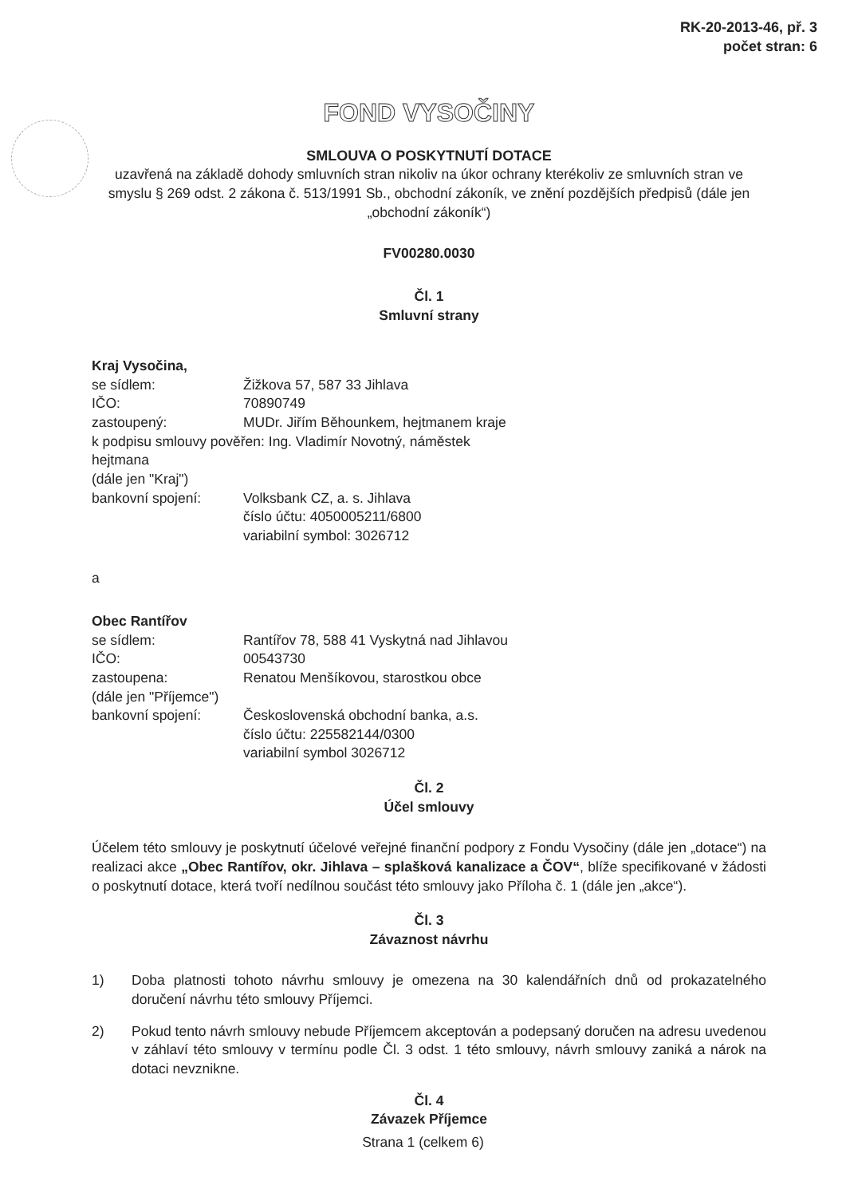RK-20-2013-46, př. 3
počet stran: 6
FOND VYSOČINY
SMLOUVA O POSKYTNUTÍ DOTACE
uzavřená na základě dohody smluvních stran nikoliv na úkor ochrany kterékoliv ze smluvních stran ve smyslu § 269 odst. 2 zákona č. 513/1991 Sb., obchodní zákoník, ve znění pozdějších předpisů (dále jen „obchodní zákoník“)
FV00280.0030
Čl. 1
Smluvní strany
Kraj Vysočina,
| se sídlem: | Žižkova 57, 587 33 Jihlava |
| IČO: | 70890749 |
| zastoupený: | MUDr. Jiřím Běhounkem, hejtmanem kraje |
| k podpisu smlouvy pověřen: Ing. Vladimír Novotný, náměstek hejtmana | |
| (dále jen "Kraj") | |
| bankovní spojení: | Volksbank CZ, a. s. Jihlava číslo účtu: 4050005211/6800 variabilní symbol: 3026712 |
a
Obec Rantířov
| se sídlem: | Rantířov 78, 588 41 Vyskytná nad Jihlavou |
| IČO: | 00543730 |
| zastoupena: | Renatou Menšíkovou, starostkou obce |
| (dále jen "Příjemce") | |
| bankovní spojení: | Československá obchodní banka, a.s. číslo účtu: 225582144/0300 variabilní symbol 3026712 |
Čl. 2
Účel smlouvy
Účelem této smlouvy je poskytnutí účelové veřejné finanční podpory z Fondu Vysočiny (dále jen „dotace“) na realizaci akce „Obec Rantířov, okr. Jihlava – splašková kanalizace a ČOV“, blíže specifikované v žádosti o poskytnutí dotace, která tvoří nedílnou součást této smlouvy jako Příloha č. 1 (dále jen „akce“).
Čl. 3
Závaznost návrhu
1) Doba platnosti tohoto návrhu smlouvy je omezena na 30 kalendářních dnů od prokazatelného doručení návrhu této smlouvy Příjemci.
2) Pokud tento návrh smlouvy nebude Příjemcem akceptován a podepsaný doručen na adresu uvedenou v záhlaví této smlouvy v termínu podle Čl. 3 odst. 1 této smlouvy, návrh smlouvy zaniká a nárok na dotaci nevznikne.
Čl. 4
Závazek Příjemce
Strana 1 (celkem 6)